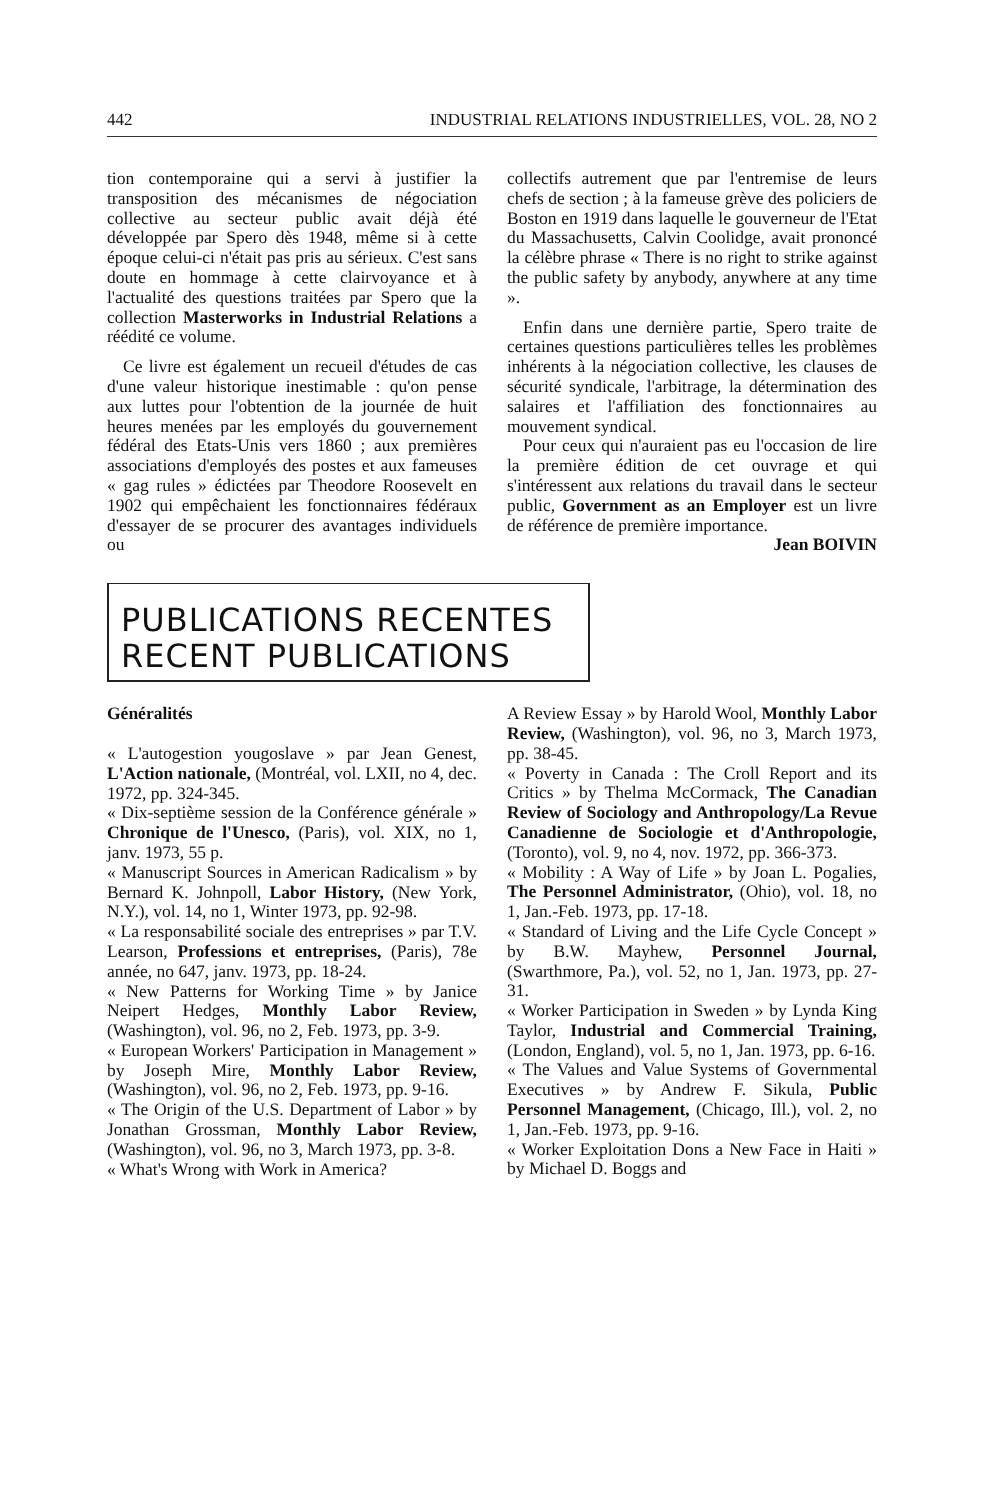442 INDUSTRIAL RELATIONS INDUSTRIELLES, VOL. 28, NO 2
tion contemporaine qui a servi à justifier la transposition des mécanismes de négociation collective au secteur public avait déjà été développée par Spero dès 1948, même si à cette époque celui-ci n'était pas pris au sérieux. C'est sans doute en hommage à cette clairvoyance et à l'actualité des questions traitées par Spero que la collection Masterworks in Industrial Relations a réédité ce volume.
Ce livre est également un recueil d'études de cas d'une valeur historique inestimable : qu'on pense aux luttes pour l'obtention de la journée de huit heures menées par les employés du gouvernement fédéral des Etats-Unis vers 1860 ; aux premières associations d'employés des postes et aux fameuses « gag rules » édictées par Theodore Roosevelt en 1902 qui empêchaient les fonctionnaires fédéraux d'essayer de se procurer des avantages individuels ou
collectifs autrement que par l'entremise de leurs chefs de section ; à la fameuse grève des policiers de Boston en 1919 dans laquelle le gouverneur de l'Etat du Massachusetts, Calvin Coolidge, avait prononcé la célèbre phrase « There is no right to strike against the public safety by anybody, anywhere at any time ».
Enfin dans une dernière partie, Spero traite de certaines questions particulières telles les problèmes inhérents à la négociation collective, les clauses de sécurité syndicale, l'arbitrage, la détermination des salaires et l'affiliation des fonctionnaires au mouvement syndical.
Pour ceux qui n'auraient pas eu l'occasion de lire la première édition de cet ouvrage et qui s'intéressent aux relations du travail dans le secteur public, Government as an Employer est un livre de référence de première importance.
Jean BOIVIN
PUBLICATIONS RECENTES
RECENT PUBLICATIONS
Généralités
« L'autogestion yougoslave » par Jean Genest, L'Action nationale, (Montréal, vol. LXII, no 4, dec. 1972, pp. 324-345.
« Dix-septième session de la Conférence générale » Chronique de l'Unesco, (Paris), vol. XIX, no 1, janv. 1973, 55 p.
« Manuscript Sources in American Radicalism » by Bernard K. Johnpoll, Labor History, (New York, N.Y.), vol. 14, no 1, Winter 1973, pp. 92-98.
« La responsabilité sociale des entreprises » par T.V. Learson, Professions et entreprises, (Paris), 78e année, no 647, janv. 1973, pp. 18-24.
« New Patterns for Working Time » by Janice Neipert Hedges, Monthly Labor Review, (Washington), vol. 96, no 2, Feb. 1973, pp. 3-9.
« European Workers' Participation in Management » by Joseph Mire, Monthly Labor Review, (Washington), vol. 96, no 2, Feb. 1973, pp. 9-16.
« The Origin of the U.S. Department of Labor » by Jonathan Grossman, Monthly Labor Review, (Washington), vol. 96, no 3, March 1973, pp. 3-8.
« What's Wrong with Work in America?
A Review Essay » by Harold Wool, Monthly Labor Review, (Washington), vol. 96, no 3, March 1973, pp. 38-45.
« Poverty in Canada : The Croll Report and its Critics » by Thelma McCormack, The Canadian Review of Sociology and Anthropology/La Revue Canadienne de Sociologie et d'Anthropologie, (Toronto), vol. 9, no 4, nov. 1972, pp. 366-373.
« Mobility : A Way of Life » by Joan L. Pogalies, The Personnel Administrator, (Ohio), vol. 18, no 1, Jan.-Feb. 1973, pp. 17-18.
« Standard of Living and the Life Cycle Concept » by B.W. Mayhew, Personnel Journal, (Swarthmore, Pa.), vol. 52, no 1, Jan. 1973, pp. 27-31.
« Worker Participation in Sweden » by Lynda King Taylor, Industrial and Commercial Training, (London, England), vol. 5, no 1, Jan. 1973, pp. 6-16.
« The Values and Value Systems of Governmental Executives » by Andrew F. Sikula, Public Personnel Management, (Chicago, Ill.), vol. 2, no 1, Jan.-Feb. 1973, pp. 9-16.
« Worker Exploitation Dons a New Face in Haiti » by Michael D. Boggs and